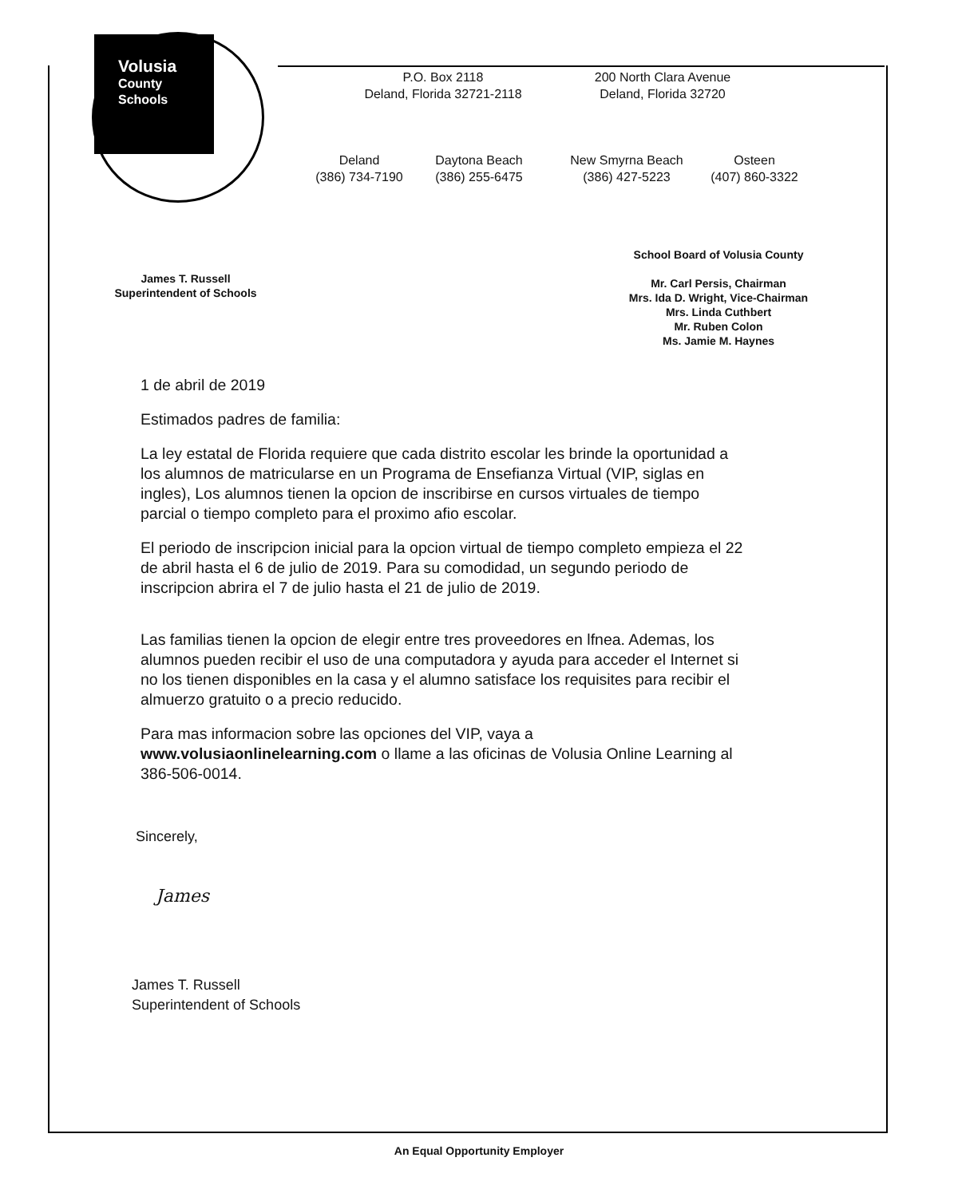Volusia
County
Schools
P.O. Box 2118
Deland, Florida 32721-2118
200 North Clara Avenue
Deland, Florida 32720
Deland
(386) 734-7190
Daytona Beach
(386) 255-6475
New Smyrna Beach
(386) 427-5223
Osteen
(407) 860-3322
James T. Russell
Superintendent of Schools
School Board of Volusia County
Mr. Carl Persis, Chairman
Mrs. Ida D. Wright, Vice-Chairman
Mrs. Linda Cuthbert
Mr. Ruben Colon
Ms. Jamie M. Haynes
1 de abril de 2019
Estimados padres de familia:
La ley estatal de Florida requiere que cada distrito escolar les brinde la oportunidad a los alumnos de matricularse en un Programa de Ensefianza Virtual (VIP, siglas en ingles), Los alumnos tienen la opcion de inscribirse en cursos virtuales de tiempo parcial o tiempo completo para el proximo afio escolar.
El periodo de inscripcion inicial para la opcion virtual de tiempo completo empieza el 22 de abril hasta el 6 de julio de 2019. Para su comodidad, un segundo periodo de inscripcion abrira el 7 de julio hasta el 21 de julio de 2019.
Las familias tienen la opcion de elegir entre tres proveedores en lfnea. Ademas, los alumnos pueden recibir el uso de una computadora y ayuda para acceder el Internet si no los tienen disponibles en la casa y el alumno satisface los requisites para recibir el almuerzo gratuito o a precio reducido.
Para mas informacion sobre las opciones del VIP, vaya a
www.volusiaonlinelearning.com o llame a las oficinas de Volusia Online Learning al 386-506-0014.
Sincerely,
James
James T. Russell
Superintendent of Schools
An Equal Opportunity Employer